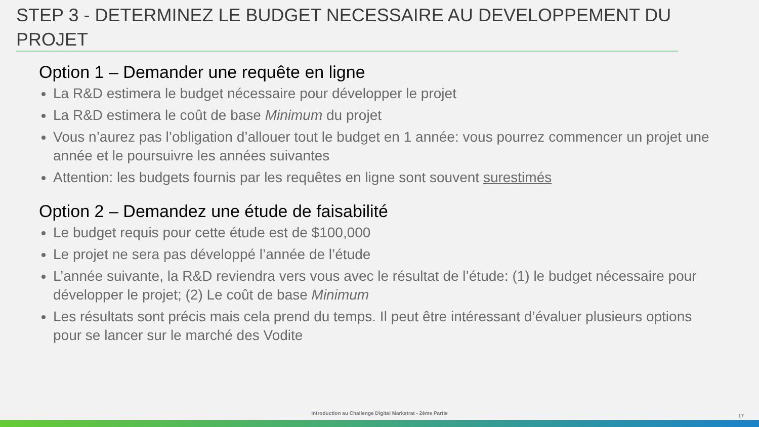STEP 3 - DETERMINEZ LE BUDGET NECESSAIRE AU DEVELOPPEMENT DU PROJET
Option 1 – Demander une requête en ligne
La R&D estimera le budget nécessaire pour développer le projet
La R&D estimera le coût de base Minimum du projet
Vous n’aurez pas l’obligation d’allouer tout le budget en 1 année: vous pourrez commencer un projet une année et le poursuivre les années suivantes
Attention: les budgets fournis par les requêtes en ligne sont souvent surestimés
Option 2 – Demandez une étude de faisabilité
Le budget requis pour cette étude est de $100,000
Le projet ne sera pas développé l’année de l’étude
L’année suivante, la R&D reviendra vers vous avec le résultat de l’étude: (1) le budget nécessaire pour développer le projet; (2) Le coût de base Minimum
Les résultats sont précis mais cela prend du temps. Il peut être intéressant d’évaluer plusieurs options pour se lancer sur le marché des Vodite
Introduction au Challenge Digital Markstrat - 2ème Partie 17